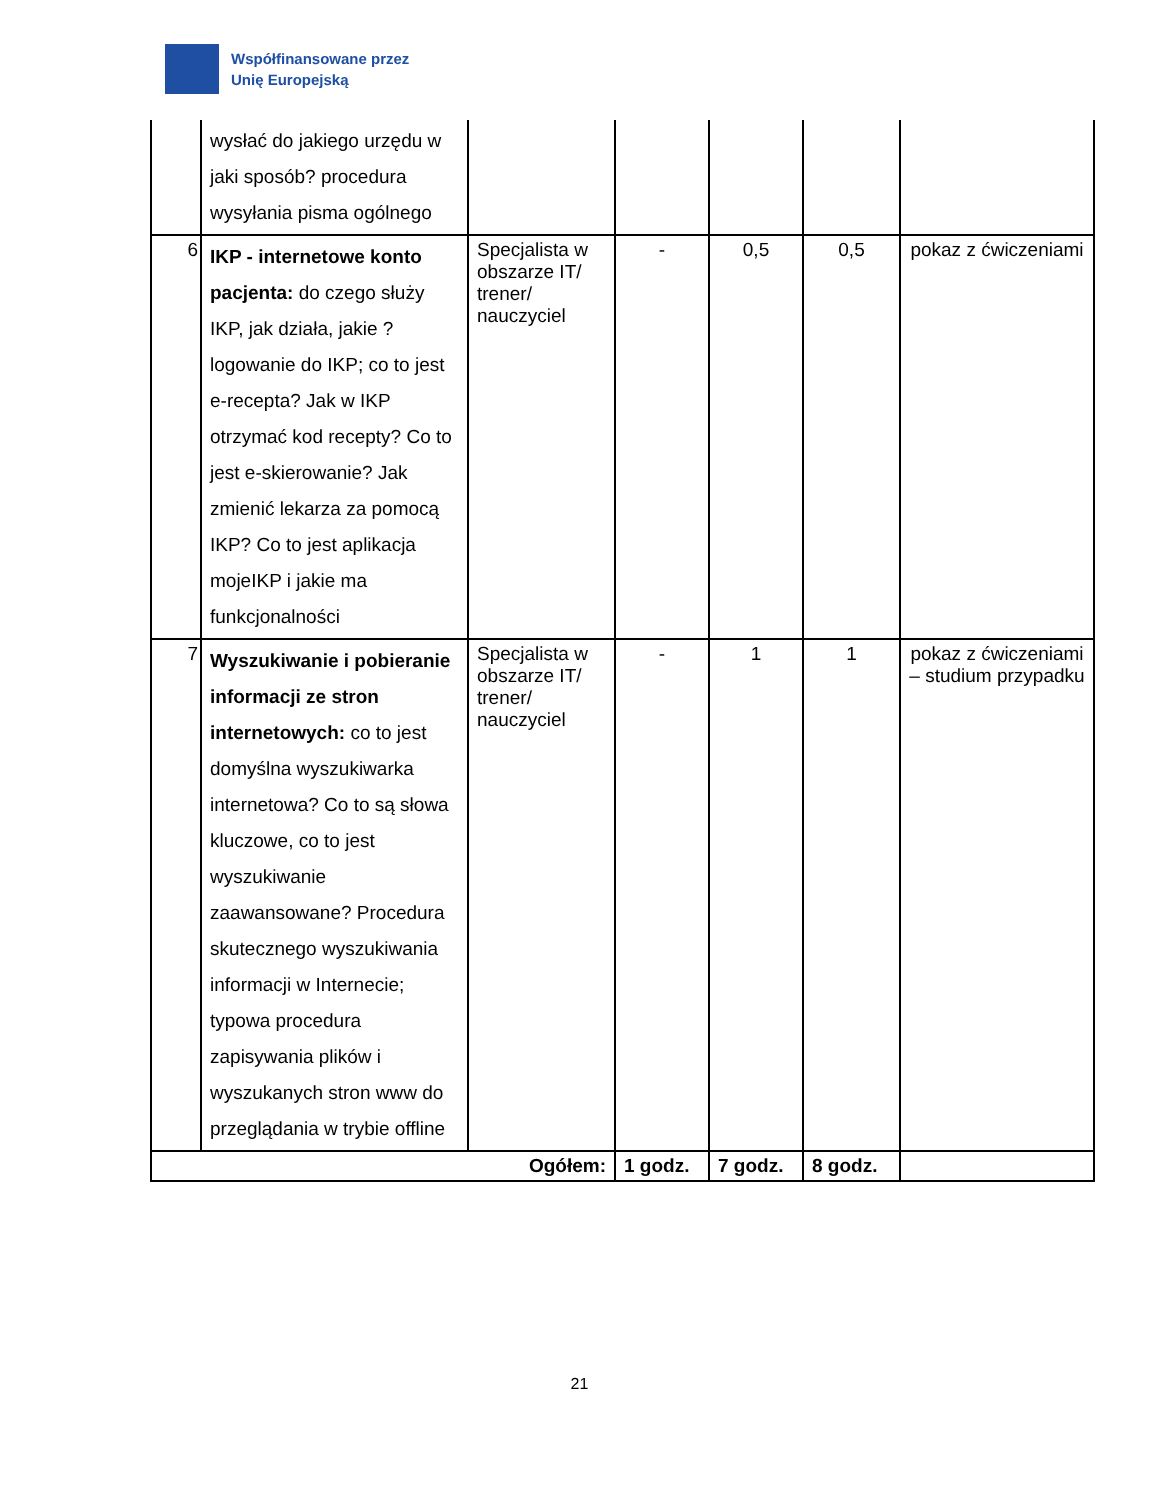Współfinansowane przez
Unię Europejską
| | wysłać do jakiego urzędu w jaki sposób? procedura wysyłania pisma ogólnego | | | | | |
| 6 | IKP - internetowe konto pacjenta: do czego służy IKP, jak działa, jakie ? logowanie do IKP; co to jest e-recepta? Jak w IKP otrzymać kod recepty? Co to jest e-skierowanie? Jak zmienić lekarza za pomocą IKP? Co to jest aplikacja mojeIKP i jakie ma funkcjonalności | Specjalista w obszarze IT/ trener/ nauczyciel | - | 0,5 | 0,5 | pokaz z ćwiczeniami |
| 7 | Wyszukiwanie i pobieranie informacji ze stron internetowych: co to jest domyślna wyszukiwarka internetowa? Co to są słowa kluczowe, co to jest wyszukiwanie zaawansowane? Procedura skutecznego wyszukiwania informacji w Internecie; typowa procedura zapisywania plików i wyszukanych stron www do przeglądania w trybie offline | Specjalista w obszarze IT/ trener/ nauczyciel | - | 1 | 1 | pokaz z ćwiczeniami – studium przypadku |
| Ogółem: | | | 1 godz. | 7 godz. | 8 godz. | |
21